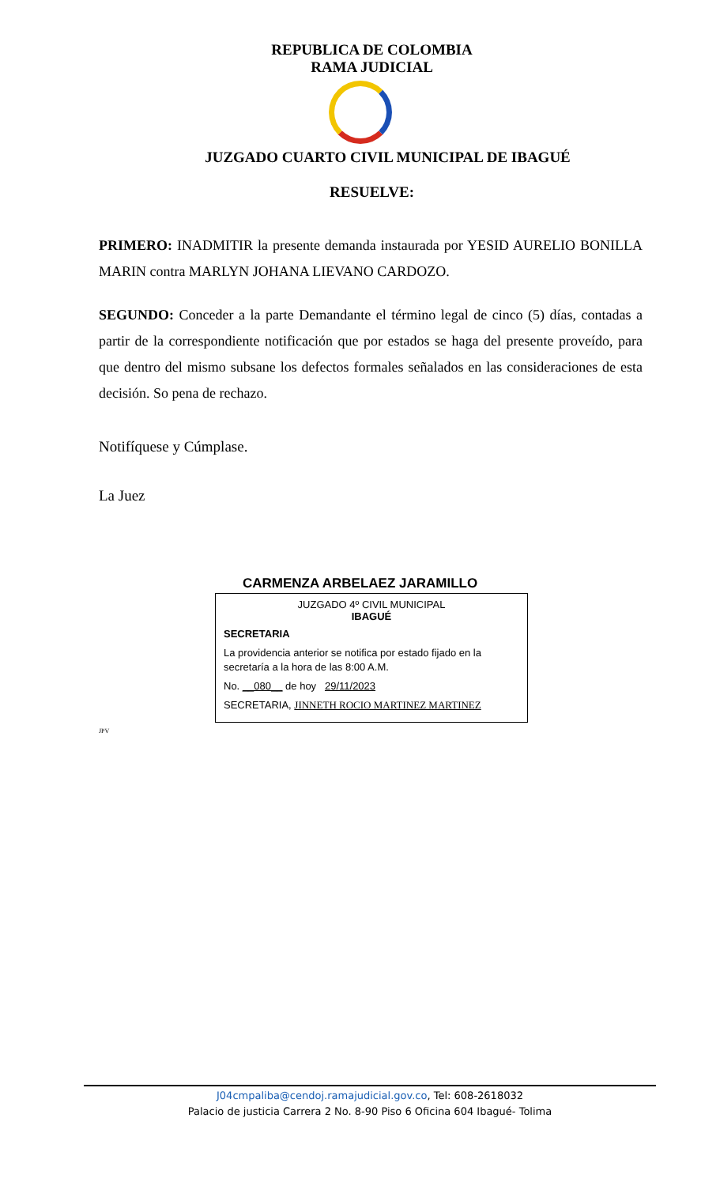REPUBLICA DE COLOMBIA
RAMA JUDICIAL
JUZGADO CUARTO CIVIL MUNICIPAL DE IBAGUÉ
RESUELVE:
PRIMERO: INADMITIR la presente demanda instaurada por YESID AURELIO BONILLA MARIN contra MARLYN JOHANA LIEVANO CARDOZO.
SEGUNDO: Conceder a la parte Demandante el término legal de cinco (5) días, contadas a partir de la correspondiente notificación que por estados se haga del presente proveído, para que dentro del mismo subsane los defectos formales señalados en las consideraciones de esta decisión. So pena de rechazo.
Notifíquese y Cúmplase.
La Juez
CARMENZA ARBELAEZ JARAMILLO
JUZGADO 4º CIVIL MUNICIPAL
IBAGUÉ
SECRETARIA
La providencia anterior se notifica por estado fijado en la secretaría a la hora de las 8:00 A.M.
No. __080__ de hoy 29/11/2023
SECRETARIA, JINNETH ROCIO MARTINEZ MARTINEZ
JPV
J04cmpaliba@cendoj.ramajudicial.gov.co, Tel: 608-2618032
Palacio de justicia Carrera 2 No. 8-90 Piso 6 Oficina 604 Ibagué- Tolima